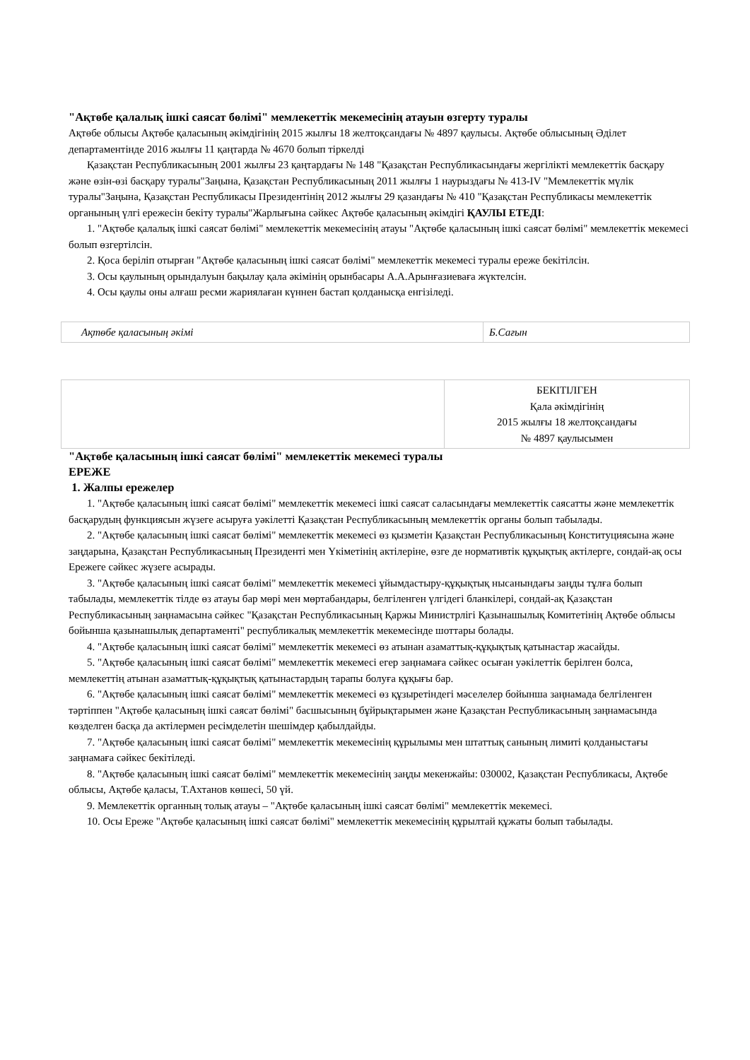"Ақтөбе қалалық ішкі саясат бөлімі" мемлекеттік мекемесінің атауын өзгерту туралы
Ақтөбе облысы Ақтөбе қаласының әкімдігінің 2015 жылғы 18 желтоқсандағы № 4897 қаулысы. Ақтөбе облысының Әділет департаментінде 2016 жылғы 11 қаңтарда № 4670 болып тіркелді
Қазақстан Республикасының 2001 жылғы 23 қаңтардағы № 148 "Қазақстан Республикасындағы жергілікті мемлекеттік басқару және өзін-өзі басқару туралы"Заңына, Қазақстан Республикасының 2011 жылғы 1 наурыздағы № 413-IV "Мемлекеттік мүлік туралы"Заңына, Қазақстан Республикасы Президентінің 2012 жылғы 29 қазандағы № 410 "Қазақстан Республикасы мемлекеттік органының үлгі ережесін бекіту туралы"Жарлығына сәйкес Ақтөбе қаласының әкімдігі ҚАУЛЫ ЕТЕДІ:
1. "Ақтөбе қалалық ішкі саясат бөлімі" мемлекеттік мекемесінің атауы "Ақтөбе қаласының ішкі саясат бөлімі" мемлекеттік мекемесі болып өзгертілсін.
2. Қоса беріліп отырған "Ақтөбе қаласының ішкі саясат бөлімі" мемлекеттік мекемесі туралы ереже бекітілсін.
3. Осы қаулының орындалуын бақылау қала әкімінің орынбасары А.А.Арынғазиеваға жүктелсін.
4. Осы қаулы оны алғаш ресми жариялаған күннен бастап қолданысқа енгізіледі.
| Ақтөбе қаласының әкімі | Б.Сағын |
| | БЕКІТІЛГЕН Қала әкімдігінің 2015 жылғы 18 желтоқсандағы № 4897 қаулысымен |
"Ақтөбе қаласының ішкі саясат бөлімі" мемлекеттік мекемесі туралы
ЕРЕЖЕ
1. Жалпы ережелер
1. "Ақтөбе қаласының ішкі саясат бөлімі" мемлекеттік мекемесі ішкі саясат саласындағы мемлекеттік саясатты және мемлекеттік басқарудың функциясын жүзеге асыруға уәкілетті Қазақстан Республикасының мемлекеттік органы болып табылады.
2. "Ақтөбе қаласының ішкі саясат бөлімі" мемлекеттік мекемесі өз қызметін Қазақстан Республикасының Конституциясына және заңдарына, Қазақстан Республикасының Президенті мен Үкіметінің актілеріне, өзге де нормативтік құқықтық актілерге, сондай-ақ осы Ережеге сәйкес жүзеге асырады.
3. "Ақтөбе қаласының ішкі саясат бөлімі" мемлекеттік мекемесі ұйымдастыру-құқықтық нысанындағы заңды тұлға болып табылады, мемлекеттік тілде өз атауы бар мөрі мен мөртабандары, белгіленген үлгідегі бланкілері, сондай-ақ Қазақстан Республикасының заңнамасына сәйкес "Қазақстан Республикасының Қаржы Министрлігі Қазынашылық Комитетінің Ақтөбе облысы бойынша қазынашылық департаменті" республикалық мемлекеттік мекемесінде шоттары болады.
4. "Ақтөбе қаласының ішкі саясат бөлімі" мемлекеттік мекемесі өз атынан азаматтық-құқықтық қатынастар жасайды.
5. "Ақтөбе қаласының ішкі саясат бөлімі" мемлекеттік мекемесі егер заңнамаға сәйкес осыған уәкілеттік берілген болса, мемлекеттің атынан азаматтық-құқықтық қатынастардың тарапы болуға құқығы бар.
6. "Ақтөбе қаласының ішкі саясат бөлімі" мемлекеттік мекемесі өз құзыретіндегі мәселелер бойынша заңнамада белгіленген тәртіппен "Ақтөбе қаласының ішкі саясат бөлімі" басшысының бұйрықтарымен және Қазақстан Республикасының заңнамасында көзделген басқа да актілермен ресімделетін шешімдер қабылдайды.
7. "Ақтөбе қаласының ішкі саясат бөлімі" мемлекеттік мекемесінің құрылымы мен штаттық санының лимиті қолданыстағы заңнамаға сәйкес бекітіледі.
8. "Ақтөбе қаласының ішкі саясат бөлімі" мемлекеттік мекемесінің заңды мекенжайы: 030002, Қазақстан Республикасы, Ақтөбе облысы, Ақтөбе қаласы, Т.Ахтанов көшесі, 50 үй.
9. Мемлекеттік органның толық атауы – "Ақтөбе қаласының ішкі саясат бөлімі" мемлекеттік мекемесі.
10. Осы Ереже "Ақтөбе қаласының ішкі саясат бөлімі" мемлекеттік мекемесінің құрылтай құжаты болып табылады.